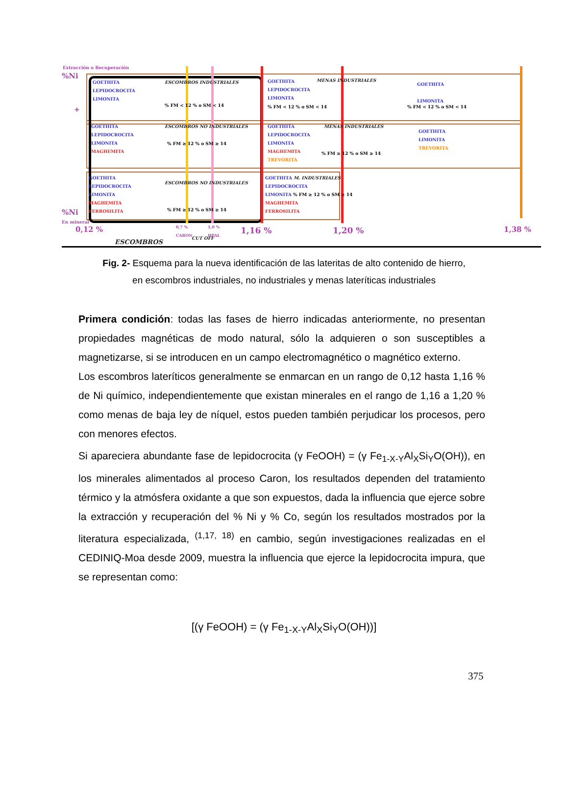Extracción o Recuperación
%Ni
GOETHITA
LEPIDOCROCITA
LIMONITA
ESCOMBROS INDUSTRIALES
% FM < 12 % o SM < 14
GOETHITA
LEPIDOCROCITA
LIMONITA
MENAS INDUSTRIALES
% FM < 12 % o SM < 14
GOETHITA
LIMONITA
% FM < 12 % o SM < 14
+
GOETHITA
LEPIDOCROCITA
LIMONITA
MAGHEMITA
ESCOMBROS NO INDUSTRIALES
% FM ≥ 12 % o SM ≥ 14
GOETHITA
LEPIDOCROCITA
LIMONITA
MAGHEMITA
TREVORITA
MENAS INDUSTRIALES
% FM ≥ 12 % o SM ≥ 14
GOETHITA
LIMONITA
TREVORITA
GOETHITA
LEPIDOCROCITA
LIMONITA
MAGHEMITA
FERROSILITA
ESCOMBROS NO INDUSTRIALES
% FM ≥ 12 % o SM ≥ 14
GOETHITA M. INDUSTRIALES
LEPIDOCROCITA
LIMONITA % FM ≥ 12 % o SM ≥ 14
MAGHEMITA
FERROSILITA
%Ni
En mineral
0,12 %
0,7 %
CARON
1,0 %
HPAL
CUT OFF
ESCOMBROS
1,16 % 1,20 % 1,38 %
Fig. 2- Esquema para la nueva identificación de las lateritas de alto contenido de hierro,
en escombros industriales, no industriales y menas lateríticas industriales
Primera condición: todas las fases de hierro indicadas anteriormente, no presentan propiedades magnéticas de modo natural, sólo la adquieren o son susceptibles a magnetizarse, si se introducen en un campo electromagnético o magnético externo.
Los escombros lateríticos generalmente se enmarcan en un rango de 0,12 hasta 1,16 % de Ni químico, independientemente que existan minerales en el rango de 1,16 a 1,20 % como menas de baja ley de níquel, estos pueden también perjudicar los procesos, pero con menores efectos.
Si apareciera abundante fase de lepidocrocita (γ FeOOH) = (γ Fe<sub>1-X-Y</sub>Al<sub>X</sub>Si<sub>Y</sub>O(OH)), en los minerales alimentados al proceso Caron, los resultados dependen del tratamiento térmico y la atmósfera oxidante a que son expuestos, dada la influencia que ejerce sobre la extracción y recuperación del % Ni y % Co, según los resultados mostrados por la literatura especializada, <sup>(1,17, 18)</sup> en cambio, según investigaciones realizadas en el CEDINIQ-Moa desde 2009, muestra la influencia que ejerce la lepidocrocita impura, que se representan como:
[(γ FeOOH) = (γ Fe<sub>1-X-Y</sub>Al<sub>X</sub>Si<sub>Y</sub>O(OH))]
375